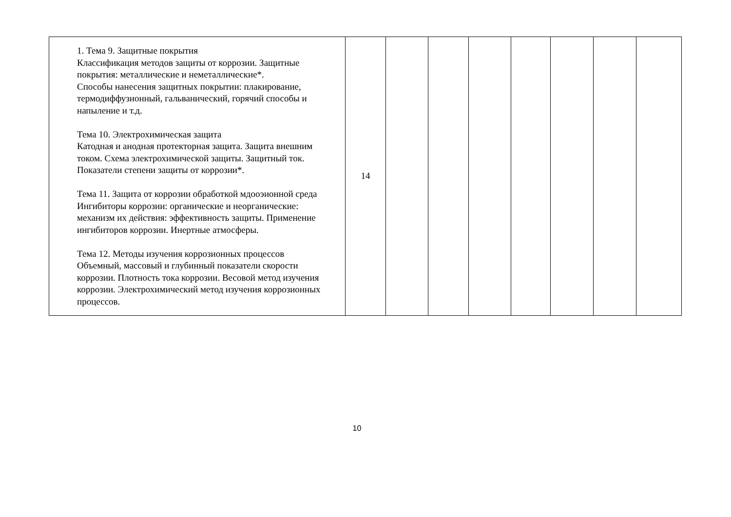| 1. Тема 9. Защитные покрытия Классификация методов защиты от коррозии. Защитные покрытия: металлические и неметаллические*. Способы нанесения защитных покрытии: плакирование, термодиффузионный, гальванический, горячий способы и напыление и т.д. Тема 10. Электрохимическая защита Катодная и анодная протекторная защита. Защита внешним током. Схема электрохимической защиты. Защитный ток. Показатели степени защиты от коррозии*. Тема 11. Защита от коррозии обработкой мдооэионной среда Ингибиторы коррозии: органические и неорганические: механизм их действия: эффективность защиты. Применение ингибиторов коррозии. Инертные атмосферы. Тема 12. Методы изучения коррозионных процессов Объемный, массовый и глубинный показатели скорости коррозии. Плотность тока коррозии. Весовой метод изучения коррозии. Электрохимический метод изучения коррозионных процессов. | 14 | | | | | | | |
10